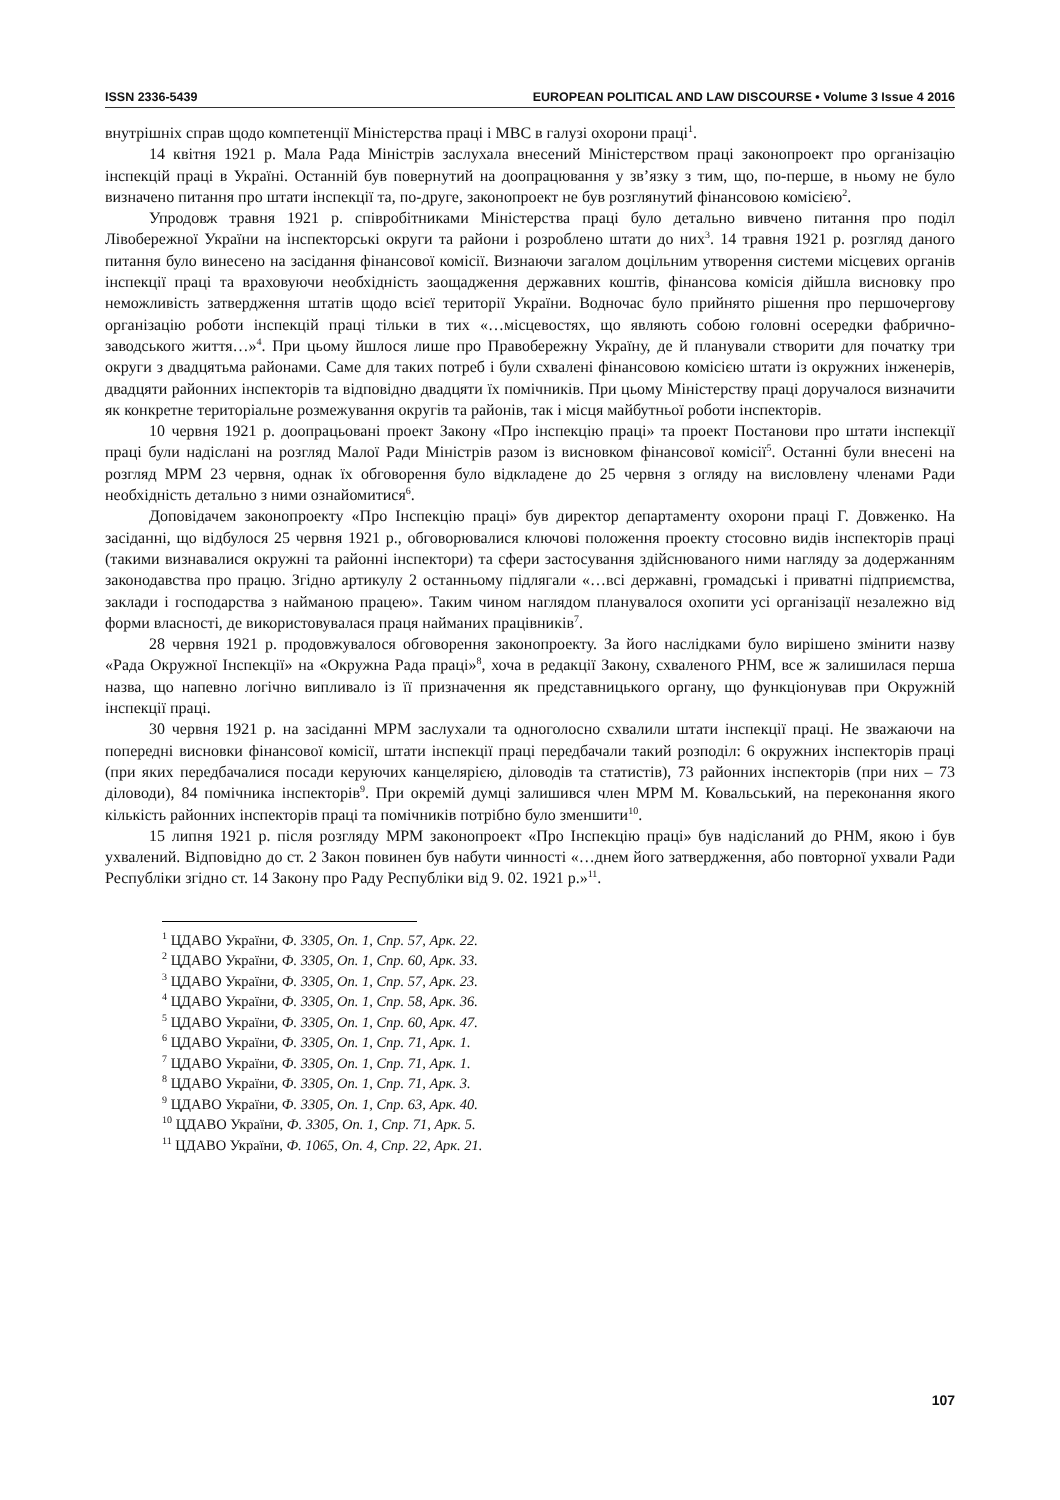ISSN 2336-5439 EUROPEAN POLITICAL AND LAW DISCOURSE • Volume 3 Issue 4 2016
внутрішніх справ щодо компетенції Міністерства праці і МВС в галузі охорони праці<sup>1</sup>.
14 квітня 1921 р. Мала Рада Міністрів заслухала внесений Міністерством праці законопроект про організацію інспекцій праці в Україні. Останній був повернутий на доопрацювання у зв’язку з тим, що, по-перше, в ньому не було визначено питання про штати інспекції та, по-друге, законопроект не був розглянутий фінансовою комісією<sup>2</sup>.
Упродовж травня 1921 р. співробітниками Міністерства праці було детально вивчено питання про поділ Лівобережної України на інспекторські округи та райони і розроблено штати до них<sup>3</sup>. 14 травня 1921 р. розгляд даного питання було винесено на засідання фінансової комісії. Визнаючи загалом доцільним утворення системи місцевих органів інспекції праці та враховуючи необхідність заощадження державних коштів, фінансова комісія дійшла висновку про неможливість затвердження штатів щодо всієї території України. Водночас було прийнято рішення про першочергову організацію роботи інспекцій праці тільки в тих «…місцевостях, що являють собою головні осередки фабрично-заводського життя…»<sup>4</sup>. При цьому йшлося лише про Правобережну Україну, де й планували створити для початку три округи з двадцятьма районами. Саме для таких потреб і були схвалені фінансовою комісією штати із окружних інженерів, двадцяти районних інспекторів та відповідно двадцяти їх помічників. При цьому Міністерству праці доручалося визначити як конкретне територіальне розмежування округів та районів, так і місця майбутньої роботи інспекторів.
10 червня 1921 р. доопрацьовані проект Закону «Про інспекцію праці» та проект Постанови про штати інспекції праці були надіслані на розгляд Малої Ради Міністрів разом із висновком фінансової комісії<sup>5</sup>. Останні були внесені на розгляд МРМ 23 червня, однак їх обговорення було відкладене до 25 червня з огляду на висловлену членами Ради необхідність детально з ними ознайомитися<sup>6</sup>.
Доповідачем законопроекту «Про Інспекцію праці» був директор департаменту охорони праці Г. Довженко. На засіданні, що відбулося 25 червня 1921 р., обговорювалися ключові положення проекту стосовно видів інспекторів праці (такими визнавалися окружні та районні інспектори) та сфери застосування здійснюваного ними нагляду за додержанням законодавства про працю. Згідно артикулу 2 останньому підлягали «…всі державні, громадські і приватні підприємства, заклади і господарства з найманою працею». Таким чином наглядом планувалося охопити усі організації незалежно від форми власності, де використовувалася праця найманих працівників<sup>7</sup>.
28 червня 1921 р. продовжувалося обговорення законопроекту. За його наслідками було вирішено змінити назву «Рада Окружної Інспекції» на «Окружна Рада праці»<sup>8</sup>, хоча в редакції Закону, схваленого РНМ, все ж залишилася перша назва, що напевно логічно випливало із її призначення як представницького органу, що функціонував при Окружній інспекції праці.
30 червня 1921 р. на засіданні МРМ заслухали та одноголосно схвалили штати інспекції праці. Не зважаючи на попередні висновки фінансової комісії, штати інспекції праці передбачали такий розподіл: 6 окружних інспекторів праці (при яких передбачалися посади керуючих канцелярією, діловодів та статистів), 73 районних інспекторів (при них – 73 діловоди), 84 помічника інспекторів<sup>9</sup>. При окремій думці залишився член МРМ М. Ковальський, на переконання якого кількість районних інспекторів праці та помічників потрібно було зменшити<sup>10</sup>.
15 липня 1921 р. після розгляду МРМ законопроект «Про Інспекцію праці» був надісланий до РНМ, якою і був ухвалений. Відповідно до ст. 2 Закон повинен був набути чинності «…днем його затвердження, або повторної ухвали Ради Республіки згідно ст. 14 Закону про Раду Республіки від 9. 02. 1921 р.»<sup>11</sup>.
<sup>1</sup> ЦДАВО України, Ф. 3305, Оп. 1, Спр. 57, Арк. 22.
<sup>2</sup> ЦДАВО України, Ф. 3305, Оп. 1, Спр. 60, Арк. 33.
<sup>3</sup> ЦДАВО України, Ф. 3305, Оп. 1, Спр. 57, Арк. 23.
<sup>4</sup> ЦДАВО України, Ф. 3305, Оп. 1, Спр. 58, Арк. 36.
<sup>5</sup> ЦДАВО України, Ф. 3305, Оп. 1, Спр. 60, Арк. 47.
<sup>6</sup> ЦДАВО України, Ф. 3305, Оп. 1, Спр. 71, Арк. 1.
<sup>7</sup> ЦДАВО України, Ф. 3305, Оп. 1, Спр. 71, Арк. 1.
<sup>8</sup> ЦДАВО України, Ф. 3305, Оп. 1, Спр. 71, Арк. 3.
<sup>9</sup> ЦДАВО України, Ф. 3305, Оп. 1, Спр. 63, Арк. 40.
<sup>10</sup> ЦДАВО України, Ф. 3305, Оп. 1, Спр. 71, Арк. 5.
<sup>11</sup> ЦДАВО України, Ф. 1065, Оп. 4, Спр. 22, Арк. 21.
107